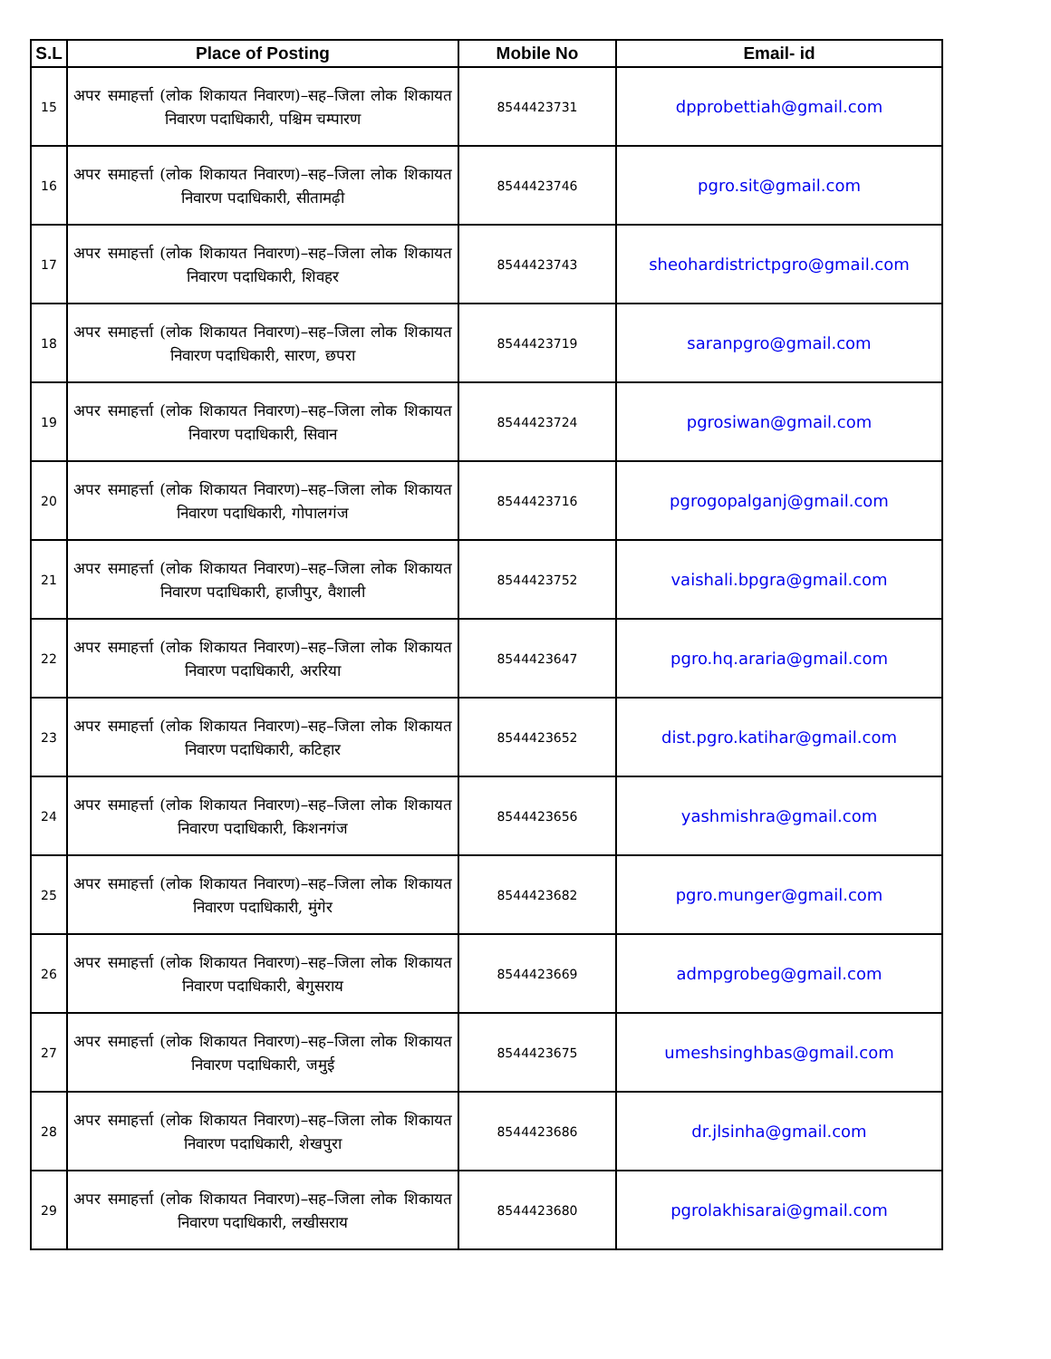| S.L | Place of Posting | Mobile No | Email- id |
| --- | --- | --- | --- |
| 15 | अपर समाहर्त्ता (लोक शिकायत निवारण)–सह–जिला लोक शिकायत निवारण पदाधिकारी, पश्चिम चम्पारण | 8544423731 | dpprobettiah@gmail.com |
| 16 | अपर समाहर्त्ता (लोक शिकायत निवारण)–सह–जिला लोक शिकायत निवारण पदाधिकारी, सीतामढ़ी | 8544423746 | pgro.sit@gmail.com |
| 17 | अपर समाहर्त्ता (लोक शिकायत निवारण)–सह–जिला लोक शिकायत निवारण पदाधिकारी, शिवहर | 8544423743 | sheohardistrictpgro@gmail.com |
| 18 | अपर समाहर्त्ता (लोक शिकायत निवारण)–सह–जिला लोक शिकायत निवारण पदाधिकारी, सारण, छपरा | 8544423719 | saranpgro@gmail.com |
| 19 | अपर समाहर्त्ता (लोक शिकायत निवारण)–सह–जिला लोक शिकायत निवारण पदाधिकारी, सिवान | 8544423724 | pgrosiwan@gmail.com |
| 20 | अपर समाहर्त्ता (लोक शिकायत निवारण)–सह–जिला लोक शिकायत निवारण पदाधिकारी, गोपालगंज | 8544423716 | pgrogopalganj@gmail.com |
| 21 | अपर समाहर्त्ता (लोक शिकायत निवारण)–सह–जिला लोक शिकायत निवारण पदाधिकारी, हाजीपुर, वैशाली | 8544423752 | vaishali.bpgra@gmail.com |
| 22 | अपर समाहर्त्ता (लोक शिकायत निवारण)–सह–जिला लोक शिकायत निवारण पदाधिकारी, अररिया | 8544423647 | pgro.hq.araria@gmail.com |
| 23 | अपर समाहर्त्ता (लोक शिकायत निवारण)–सह–जिला लोक शिकायत निवारण पदाधिकारी, कटिहार | 8544423652 | dist.pgro.katihar@gmail.com |
| 24 | अपर समाहर्त्ता (लोक शिकायत निवारण)–सह–जिला लोक शिकायत निवारण पदाधिकारी, किशनगंज | 8544423656 | yashmishra@gmail.com |
| 25 | अपर समाहर्त्ता (लोक शिकायत निवारण)–सह–जिला लोक शिकायत निवारण पदाधिकारी, मुंगेर | 8544423682 | pgro.munger@gmail.com |
| 26 | अपर समाहर्त्ता (लोक शिकायत निवारण)–सह–जिला लोक शिकायत निवारण पदाधिकारी, बेगुसराय | 8544423669 | admpgrobeg@gmail.com |
| 27 | अपर समाहर्त्ता (लोक शिकायत निवारण)–सह–जिला लोक शिकायत निवारण पदाधिकारी, जमुई | 8544423675 | umeshsinghbas@gmail.com |
| 28 | अपर समाहर्त्ता (लोक शिकायत निवारण)–सह–जिला लोक शिकायत निवारण पदाधिकारी, शेखपुरा | 8544423686 | dr.jlsinha@gmail.com |
| 29 | अपर समाहर्त्ता (लोक शिकायत निवारण)–सह–जिला लोक शिकायत निवारण पदाधिकारी, लखीसराय | 8544423680 | pgrolakhisarai@gmail.com |